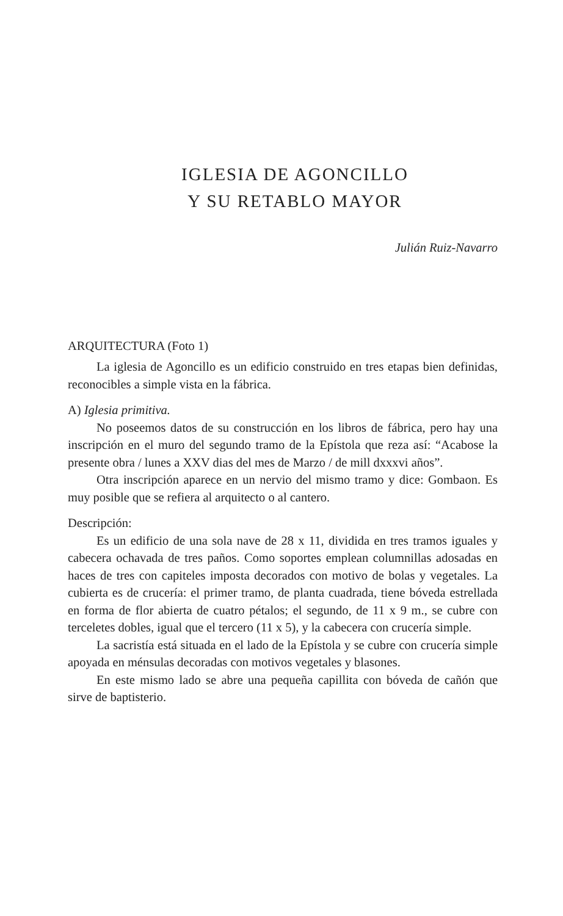IGLESIA DE AGONCILLO
Y SU RETABLO MAYOR
Julián Ruiz-Navarro
ARQUITECTURA (Foto 1)
La iglesia de Agoncillo es un edificio construido en tres etapas bien definidas, reconocibles a simple vista en la fábrica.
A) Iglesia primitiva.
No poseemos datos de su construcción en los libros de fábrica, pero hay una inscripción en el muro del segundo tramo de la Epístola que reza así: “Acabose la presente obra / lunes a XXV dias del mes de Marzo / de mill dxxxvi años”.
Otra inscripción aparece en un nervio del mismo tramo y dice: Gombaon. Es muy posible que se refiera al arquitecto o al cantero.
Descripción:
Es un edificio de una sola nave de 28 x 11, dividida en tres tramos iguales y cabecera ochavada de tres paños. Como soportes emplean columnillas adosadas en haces de tres con capiteles imposta decorados con motivo de bolas y vegetales. La cubierta es de crucería: el primer tramo, de planta cuadrada, tiene bóveda estrellada en forma de flor abierta de cuatro pétalos; el segundo, de 11 x 9 m., se cubre con terceletes dobles, igual que el tercero (11 x 5), y la cabecera con crucería simple.
La sacristía está situada en el lado de la Epístola y se cubre con crucería simple apoyada en ménsulas decoradas con motivos vegetales y blasones.
En este mismo lado se abre una pequeña capillita con bóveda de cañón que sirve de baptisterio.